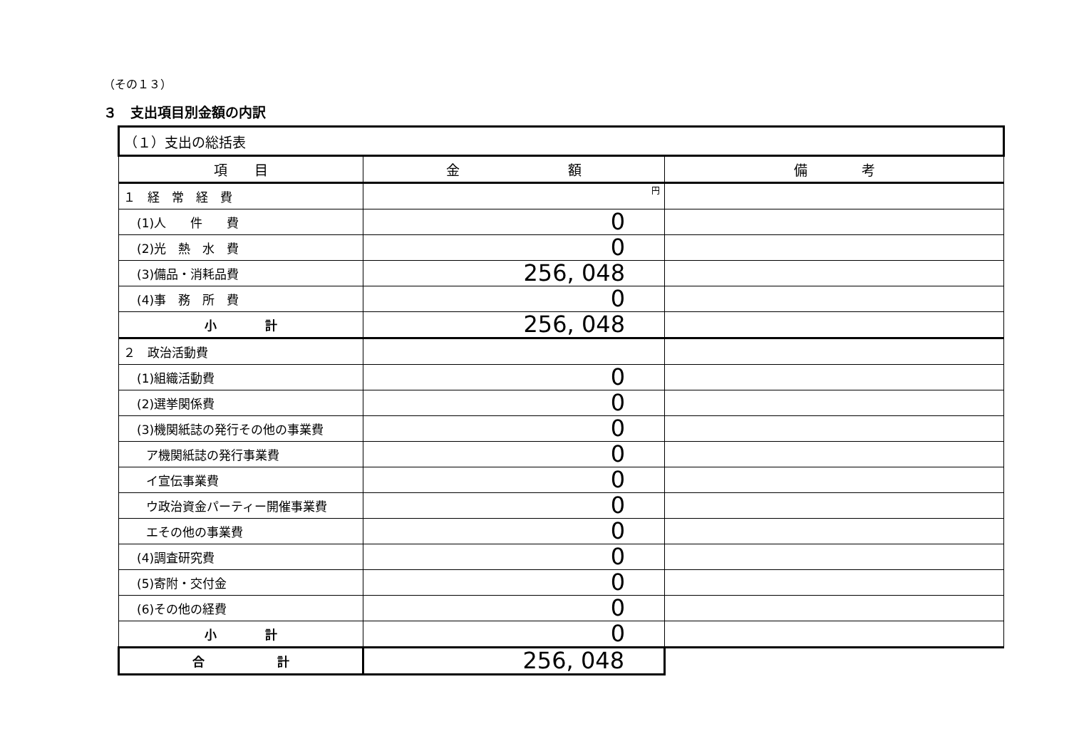（その１３）
３　支出項目別金額の内訳
| （１）支出の総括表 | | |
| 項 目 | 金 額 | 備 考 |
| １ 経 常 経 費 | 円 | |
| (1)人 件 費 | 0 | |
| (2)光 熱 水 費 | 0 | |
| (3)備品・消耗品費 | 256, 048 | |
| (4)事 務 所 費 | 0 | |
| 小 計 | 256, 048 | |
| ２ 政治活動費 | | |
| (1)組織活動費 | 0 | |
| (2)選挙関係費 | 0 | |
| (3)機関紙誌の発行その他の事業費 | 0 | |
| ア機関紙誌の発行事業費 | 0 | |
| イ宣伝事業費 | 0 | |
| ウ政治資金パーティー開催事業費 | 0 | |
| エその他の事業費 | 0 | |
| (4)調査研究費 | 0 | |
| (5)寄附・交付金 | 0 | |
| (6)その他の経費 | 0 | |
| 小 計 | 0 | |
| 合 計 | 256, 048 | |